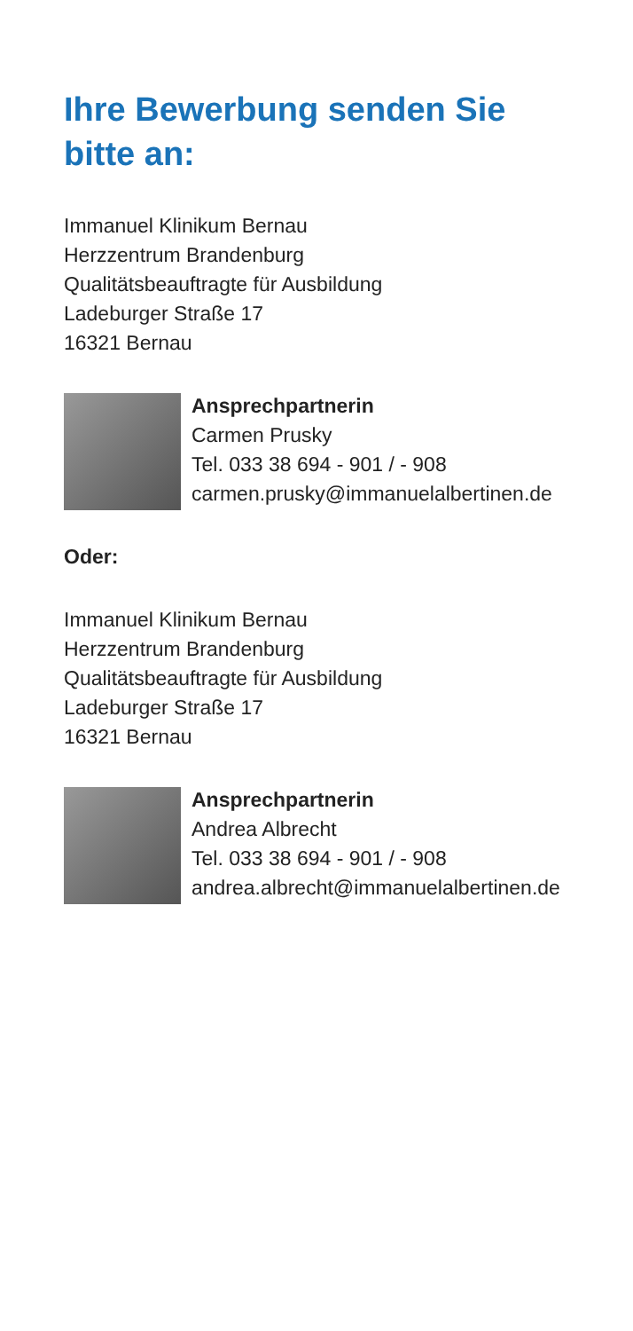Ihre Bewerbung senden Sie
bitte an:
Immanuel Klinikum Bernau
Herzzentrum Brandenburg
Qualitätsbeauftragte für Ausbildung
Ladeburger Straße 17
16321 Bernau
Ansprechpartnerin
Carmen Prusky
Tel. 033 38 694 - 901 / - 908
carmen.prusky@immanuelalbertinen.de
Oder:
Immanuel Klinikum Bernau
Herzzentrum Brandenburg
Qualitätsbeauftragte für Ausbildung
Ladeburger Straße 17
16321 Bernau
Ansprechpartnerin
Andrea Albrecht
Tel. 033 38 694 - 901 / - 908
andrea.albrecht@immanuelalbertinen.de